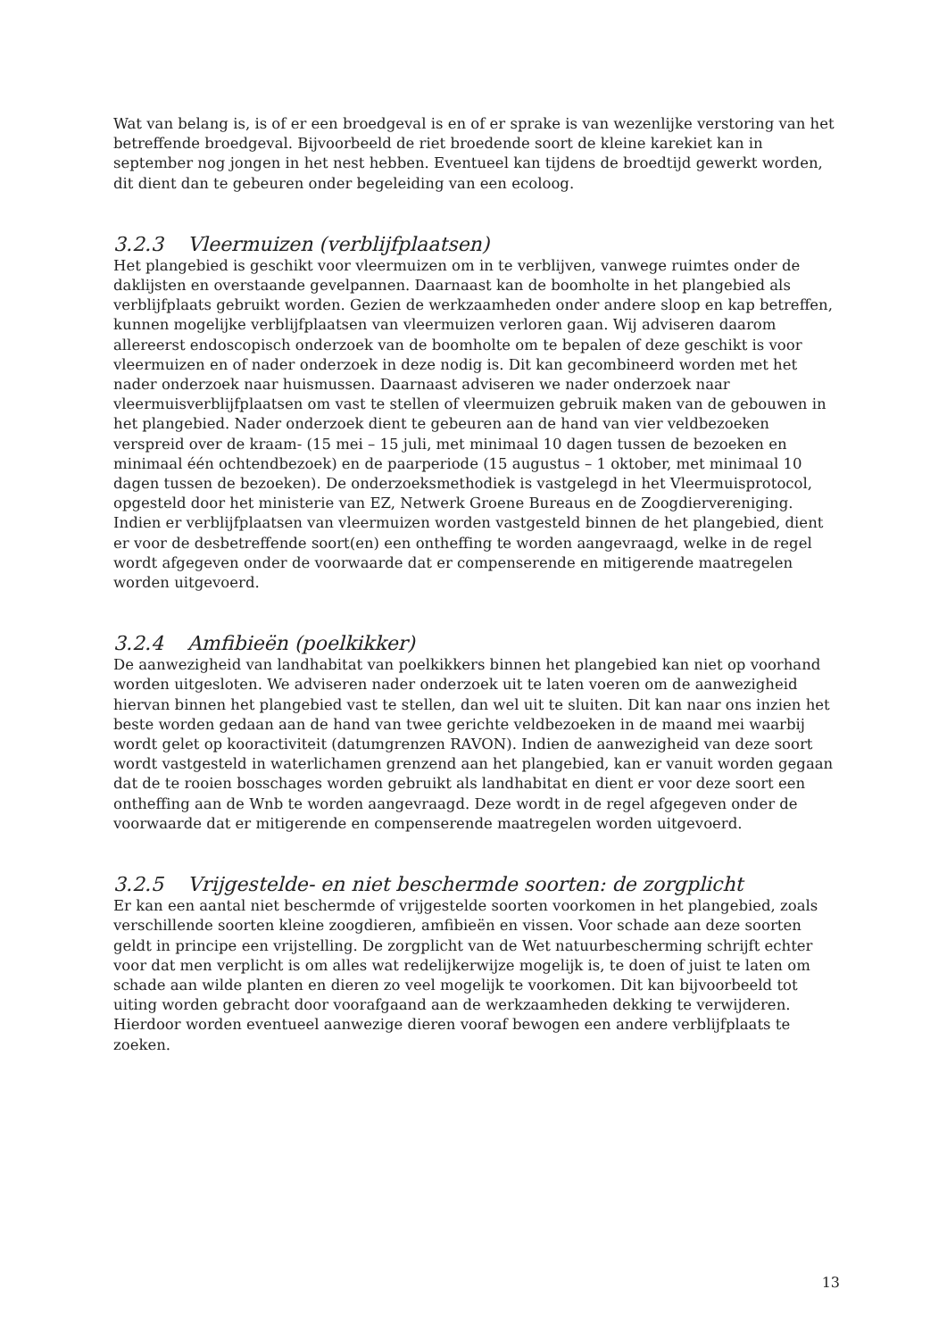Wat van belang is, is of er een broedgeval is en of er sprake is van wezenlijke verstoring van het betreffende broedgeval. Bijvoorbeeld de riet broedende soort de kleine karekiet kan in september nog jongen in het nest hebben. Eventueel kan tijdens de broedtijd gewerkt worden, dit dient dan te gebeuren onder begeleiding van een ecoloog.
3.2.3 Vleermuizen (verblijfplaatsen)
Het plangebied is geschikt voor vleermuizen om in te verblijven, vanwege ruimtes onder de daklijsten en overstaande gevelpannen. Daarnaast kan de boomholte in het plangebied als verblijfplaats gebruikt worden. Gezien de werkzaamheden onder andere sloop en kap betreffen, kunnen mogelijke verblijfplaatsen van vleermuizen verloren gaan. Wij adviseren daarom allereerst endoscopisch onderzoek van de boomholte om te bepalen of deze geschikt is voor vleermuizen en of nader onderzoek in deze nodig is. Dit kan gecombineerd worden met het nader onderzoek naar huismussen. Daarnaast adviseren we nader onderzoek naar vleermuisverblijfplaatsen om vast te stellen of vleermuizen gebruik maken van de gebouwen in het plangebied. Nader onderzoek dient te gebeuren aan de hand van vier veldbezoeken verspreid over de kraam- (15 mei – 15 juli, met minimaal 10 dagen tussen de bezoeken en minimaal één ochtendbezoek) en de paarperiode (15 augustus – 1 oktober, met minimaal 10 dagen tussen de bezoeken). De onderzoeksmethodiek is vastgelegd in het Vleermuisprotocol, opgesteld door het ministerie van EZ, Netwerk Groene Bureaus en de Zoogdiervereniging. Indien er verblijfplaatsen van vleermuizen worden vastgesteld binnen de het plangebied, dient er voor de desbetreffende soort(en) een ontheffing te worden aangevraagd, welke in de regel wordt afgegeven onder de voorwaarde dat er compenserende en mitigerende maatregelen worden uitgevoerd.
3.2.4 Amfibieën (poelkikker)
De aanwezigheid van landhabitat van poelkikkers binnen het plangebied kan niet op voorhand worden uitgesloten. We adviseren nader onderzoek uit te laten voeren om de aanwezigheid hiervan binnen het plangebied vast te stellen, dan wel uit te sluiten. Dit kan naar ons inzien het beste worden gedaan aan de hand van twee gerichte veldbezoeken in de maand mei waarbij wordt gelet op kooractiviteit (datumgrenzen RAVON). Indien de aanwezigheid van deze soort wordt vastgesteld in waterlichamen grenzend aan het plangebied, kan er vanuit worden gegaan dat de te rooien bosschages worden gebruikt als landhabitat en dient er voor deze soort een ontheffing aan de Wnb te worden aangevraagd. Deze wordt in de regel afgegeven onder de voorwaarde dat er mitigerende en compenserende maatregelen worden uitgevoerd.
3.2.5 Vrijgestelde- en niet beschermde soorten: de zorgplicht
Er kan een aantal niet beschermde of vrijgestelde soorten voorkomen in het plangebied, zoals verschillende soorten kleine zoogdieren, amfibieën en vissen. Voor schade aan deze soorten geldt in principe een vrijstelling. De zorgplicht van de Wet natuurbescherming schrijft echter voor dat men verplicht is om alles wat redelijkerwijze mogelijk is, te doen of juist te laten om schade aan wilde planten en dieren zo veel mogelijk te voorkomen. Dit kan bijvoorbeeld tot uiting worden gebracht door voorafgaand aan de werkzaamheden dekking te verwijderen. Hierdoor worden eventueel aanwezige dieren vooraf bewogen een andere verblijfplaats te zoeken.
13